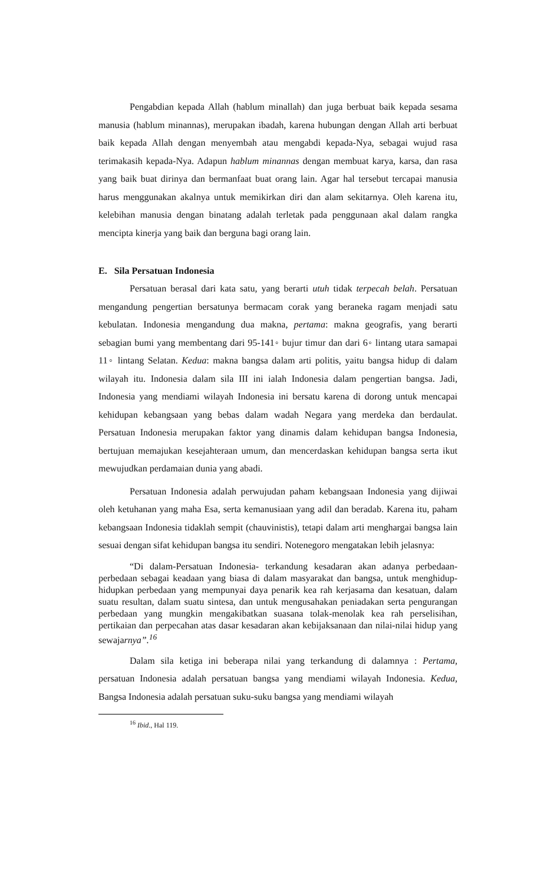Pengabdian kepada Allah (hablum minallah) dan juga berbuat baik kepada sesama manusia (hablum minannas), merupakan ibadah, karena hubungan dengan Allah arti berbuat baik kepada Allah dengan menyembah atau mengabdi kepada-Nya, sebagai wujud rasa terimakasih kepada-Nya. Adapun hablum minannas dengan membuat karya, karsa, dan rasa yang baik buat dirinya dan bermanfaat buat orang lain. Agar hal tersebut tercapai manusia harus menggunakan akalnya untuk memikirkan diri dan alam sekitarnya. Oleh karena itu, kelebihan manusia dengan binatang adalah terletak pada penggunaan akal dalam rangka mencipta kinerja yang baik dan berguna bagi orang lain.
E. Sila Persatuan Indonesia
Persatuan berasal dari kata satu, yang berarti utuh tidak terpecah belah. Persatuan mengandung pengertian bersatunya bermacam corak yang beraneka ragam menjadi satu kebulatan. Indonesia mengandung dua makna, pertama: makna geografis, yang berarti sebagian bumi yang membentang dari 95-141◦ bujur timur dan dari 6◦ lintang utara samapai 11◦ lintang Selatan. Kedua: makna bangsa dalam arti politis, yaitu bangsa hidup di dalam wilayah itu. Indonesia dalam sila III ini ialah Indonesia dalam pengertian bangsa. Jadi, Indonesia yang mendiami wilayah Indonesia ini bersatu karena di dorong untuk mencapai kehidupan kebangsaan yang bebas dalam wadah Negara yang merdeka dan berdaulat. Persatuan Indonesia merupakan faktor yang dinamis dalam kehidupan bangsa Indonesia, bertujuan memajukan kesejahteraan umum, dan mencerdaskan kehidupan bangsa serta ikut mewujudkan perdamaian dunia yang abadi.
Persatuan Indonesia adalah perwujudan paham kebangsaan Indonesia yang dijiwai oleh ketuhanan yang maha Esa, serta kemanusiaan yang adil dan beradab. Karena itu, paham kebangsaan Indonesia tidaklah sempit (chauvinistis), tetapi dalam arti menghargai bangsa lain sesuai dengan sifat kehidupan bangsa itu sendiri. Notenegoro mengatakan lebih jelasnya:
“Di dalam-Persatuan Indonesia- terkandung kesadaran akan adanya perbedaan-perbedaan sebagai keadaan yang biasa di dalam masyarakat dan bangsa, untuk menghidup-hidupkan perbedaan yang mempunyai daya penarik kea rah kerjasama dan kesatuan, dalam suatu resultan, dalam suatu sintesa, dan untuk mengusahakan peniadakan serta pengurangan perbedaan yang mungkin mengakibatkan suasana tolak-menolak kea rah perselisihan, pertikaian dan perpecahan atas dasar kesadaran akan kebijaksanaan dan nilai-nilai hidup yang sewajarnya”.<sup>16</sup>
Dalam sila ketiga ini beberapa nilai yang terkandung di dalamnya : Pertama, persatuan Indonesia adalah persatuan bangsa yang mendiami wilayah Indonesia. Kedua, Bangsa Indonesia adalah persatuan suku-suku bangsa yang mendiami wilayah
<sup>16</sup> Ibid., Hal 119.